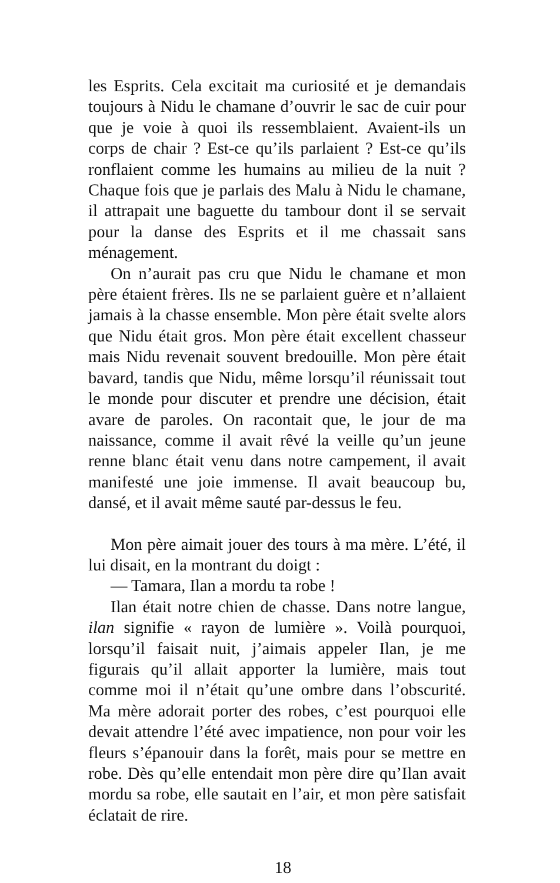les Esprits. Cela excitait ma curiosité et je demandais toujours à Nidu le chamane d’ouvrir le sac de cuir pour que je voie à quoi ils ressemblaient. Avaient-ils un corps de chair ? Est-ce qu’ils parlaient ? Est-ce qu’ils ronflaient comme les humains au milieu de la nuit ? Chaque fois que je parlais des Malu à Nidu le chamane, il attrapait une baguette du tambour dont il se servait pour la danse des Esprits et il me chassait sans ménagement.
On n’aurait pas cru que Nidu le chamane et mon père étaient frères. Ils ne se parlaient guère et n’allaient jamais à la chasse ensemble. Mon père était svelte alors que Nidu était gros. Mon père était excellent chasseur mais Nidu revenait souvent bredouille. Mon père était bavard, tandis que Nidu, même lorsqu’il réunissait tout le monde pour discuter et prendre une décision, était avare de paroles. On racontait que, le jour de ma naissance, comme il avait rêvé la veille qu’un jeune renne blanc était venu dans notre campement, il avait manifesté une joie immense. Il avait beaucoup bu, dansé, et il avait même sauté par-dessus le feu.
Mon père aimait jouer des tours à ma mère. L’été, il lui disait, en la montrant du doigt :
— Tamara, Ilan a mordu ta robe !
Ilan était notre chien de chasse. Dans notre langue, ilan signifie « rayon de lumière ». Voilà pourquoi, lorsqu’il faisait nuit, j’aimais appeler Ilan, je me figurais qu’il allait apporter la lumière, mais tout comme moi il n’était qu’une ombre dans l’obscurité. Ma mère adorait porter des robes, c’est pourquoi elle devait attendre l’été avec impatience, non pour voir les fleurs s’épanouir dans la forêt, mais pour se mettre en robe. Dès qu’elle entendait mon père dire qu’Ilan avait mordu sa robe, elle sautait en l’air, et mon père satisfait éclatait de rire.
18